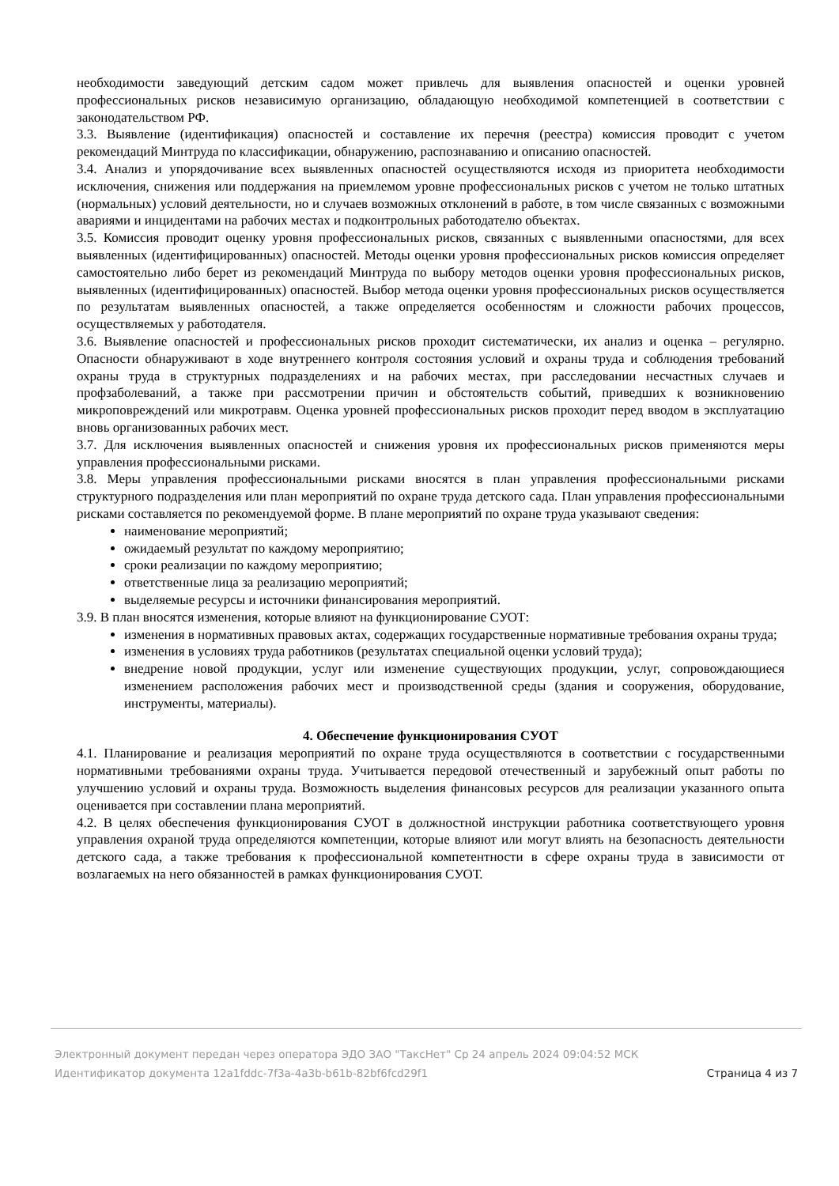необходимости заведующий детским садом может привлечь для выявления опасностей и оценки уровней профессиональных рисков независимую организацию, обладающую необходимой компетенцией в соответствии с законодательством РФ.
3.3. Выявление (идентификация) опасностей и составление их перечня (реестра) комиссия проводит с учетом рекомендаций Минтруда по классификации, обнаружению, распознаванию и описанию опасностей.
3.4. Анализ и упорядочивание всех выявленных опасностей осуществляются исходя из приоритета необходимости исключения, снижения или поддержания на приемлемом уровне профессиональных рисков с учетом не только штатных (нормальных) условий деятельности, но и случаев возможных отклонений в работе, в том числе связанных с возможными авариями и инцидентами на рабочих местах и подконтрольных работодателю объектах.
3.5. Комиссия проводит оценку уровня профессиональных рисков, связанных с выявленными опасностями, для всех выявленных (идентифицированных) опасностей. Методы оценки уровня профессиональных рисков комиссия определяет самостоятельно либо берет из рекомендаций Минтруда по выбору методов оценки уровня профессиональных рисков, выявленных (идентифицированных) опасностей. Выбор метода оценки уровня профессиональных рисков осуществляется по результатам выявленных опасностей, а также определяется особенностям и сложности рабочих процессов, осуществляемых у работодателя.
3.6. Выявление опасностей и профессиональных рисков проходит систематически, их анализ и оценка – регулярно. Опасности обнаруживают в ходе внутреннего контроля состояния условий и охраны труда и соблюдения требований охраны труда в структурных подразделениях и на рабочих местах, при расследовании несчастных случаев и профзаболеваний, а также при рассмотрении причин и обстоятельств событий, приведших к возникновению микроповреждений или микротравм. Оценка уровней профессиональных рисков проходит перед вводом в эксплуатацию вновь организованных рабочих мест.
3.7. Для исключения выявленных опасностей и снижения уровня их профессиональных рисков применяются меры управления профессиональными рисками.
3.8. Меры управления профессиональными рисками вносятся в план управления профессиональными рисками структурного подразделения или план мероприятий по охране труда детского сада. План управления профессиональными рисками составляется по рекомендуемой форме. В плане мероприятий по охране труда указывают сведения:
наименование мероприятий;
ожидаемый результат по каждому мероприятию;
сроки реализации по каждому мероприятию;
ответственные лица за реализацию мероприятий;
выделяемые ресурсы и источники финансирования мероприятий.
3.9. В план вносятся изменения, которые влияют на функционирование СУОТ:
изменения в нормативных правовых актах, содержащих государственные нормативные требования охраны труда;
изменения в условиях труда работников (результатах специальной оценки условий труда);
внедрение новой продукции, услуг или изменение существующих продукции, услуг, сопровождающиеся изменением расположения рабочих мест и производственной среды (здания и сооружения, оборудование, инструменты, материалы).
4. Обеспечение функционирования СУОТ
4.1. Планирование и реализация мероприятий по охране труда осуществляются в соответствии с государственными нормативными требованиями охраны труда. Учитывается передовой отечественный и зарубежный опыт работы по улучшению условий и охраны труда. Возможность выделения финансовых ресурсов для реализации указанного опыта оценивается при составлении плана мероприятий.
4.2. В целях обеспечения функционирования СУОТ в должностной инструкции работника соответствующего уровня управления охраной труда определяются компетенции, которые влияют или могут влиять на безопасность деятельности детского сада, а также требования к профессиональной компетентности в сфере охраны труда в зависимости от возлагаемых на него обязанностей в рамках функционирования СУОТ.
Электронный документ передан через оператора ЭДО ЗАО "ТаксНет" Ср 24 апрель 2024 09:04:52 МСК
Идентификатор документа 12a1fddc-7f3a-4a3b-b61b-82bf6fcd29f1 Страница 4 из 7